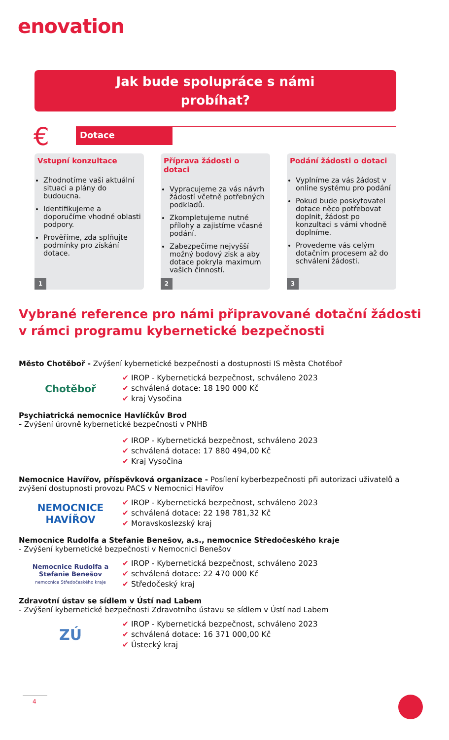enovation
Jak bude spolupráce s námi
probíhat?
€ Dotace
Vstupní konzultace
Zhodnotíme vaši aktuální situaci a plány do budoucna.
Identifikujeme a doporučíme vhodné oblasti podpory.
Prověříme, zda splňujte podmínky pro získání dotace.
1
Příprava žádosti o dotaci
Vypracujeme za vás návrh žádostí včetně potřebných podkladů.
Zkompletujeme nutné přílohy a zajistíme včasné podání.
Zabezpečíme nejvyšší možný bodový zisk a aby dotace pokryla maximum vašich činností.
2
Podání žádosti o dotaci
Vyplníme za vás žádost v online systému pro podání
Pokud bude poskytovatel dotace něco potřebovat doplnit, žádost po konzultaci s vámi vhodně doplníme.
Provedeme vás celým dotačním procesem až do schválení žádosti.
3
Vybrané reference pro námi připravované dotační žádosti v rámci programu kybernetické bezpečnosti
Město Chotěboř - Zvýšení kybernetické bezpečnosti a dostupnosti IS města Chotěboř
Chotěboř
IROP - Kybernetická bezpečnost, schváleno 2023
schválená dotace: 18 190 000 Kč
kraj Vysočina
Psychiatrická nemocnice Havlíčkův Brod
- Zvýšení úrovně kybernetické bezpečnosti v PNHB
IROP - Kybernetická bezpečnost, schváleno 2023
schválená dotace: 17 880 494,00 Kč
Kraj Vysočina
Nemocnice Havířov, příspěvková organizace - Posílení kyberbezpečnosti při autorizaci uživatelů a zvýšení dostupnosti provozu PACS v Nemocnici Havířov
NEMOCNICE HAVÍŘOV
IROP - Kybernetická bezpečnost, schváleno 2023
schválená dotace: 22 198 781,32 Kč
Moravskoslezský kraj
Nemocnice Rudolfa a Stefanie Benešov, a.s., nemocnice Středočeského kraje
- Zvýšení kybernetické bezpečnosti v Nemocnici Benešov
Nemocnice Rudolfa a Stefanie Benešov
nemocnice Středočeského kraje
IROP - Kybernetická bezpečnost, schváleno 2023
schválená dotace: 22 470 000 Kč
Středočeský kraj
Zdravotní ústav se sídlem v Ústí nad Labem
- Zvýšení kybernetické bezpečnosti Zdravotního ústavu se sídlem v Ústí nad Labem
ZÚ
IROP - Kybernetická bezpečnost, schváleno 2023
schválená dotace: 16 371 000,00 Kč
Ústecký kraj
4